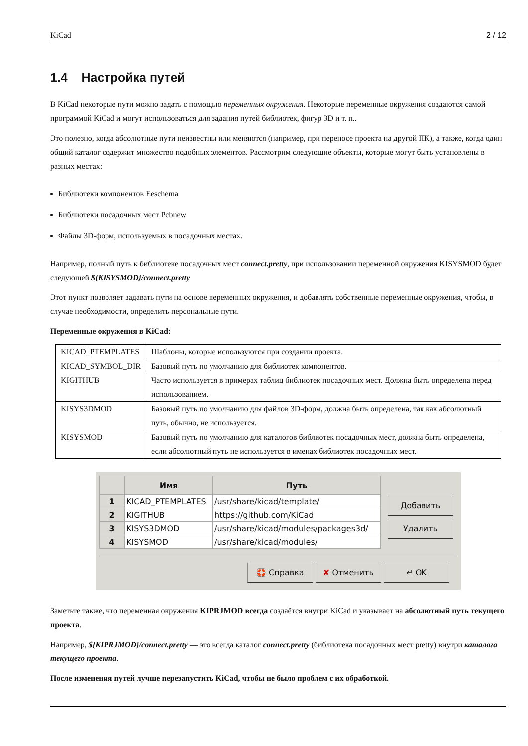KiCad 2 / 12
1.4 Настройка путей
В KiCad некоторые пути можно задать с помощью переменных окружения. Некоторые переменные окружения создаются самой программой KiCad и могут использоваться для задания путей библиотек, фигур 3D и т. п..
Это полезно, когда абсолютные пути неизвестны или меняются (например, при переносе проекта на другой ПК), а также, когда один общий каталог содержит множество подобных элементов. Рассмотрим следующие объекты, которые могут быть установлены в разных местах:
Библиотеки компонентов Eeschema
Библиотеки посадочных мест Pcbnew
Файлы 3D-форм, используемых в посадочных местах.
Например, полный путь к библиотеке посадочных мест connect.pretty, при использовании переменной окружения KISYSMOD будет следующей ${KISYSMOD}/connect.pretty
Этот пункт позволяет задавать пути на основе переменных окружения, и добавлять собственные переменные окружения, чтобы, в случае необходимости, определить персональные пути.
Переменные окружения в KiCad:
| KICAD_PTEMPLATES | Шаблоны, которые используются при создании проекта. |
| KICAD_SYMBOL_DIR | Базовый путь по умолчанию для библиотек компонентов. |
| KIGITHUB | Часто используется в примерах таблиц библиотек посадочных мест. Должна быть определена перед использованием. |
| KISYS3DMOD | Базовый путь по умолчанию для файлов 3D-форм, должна быть определена, так как абсолютный путь, обычно, не используется. |
| KISYSMOD | Базовый путь по умолчанию для каталогов библиотек посадочных мест, должна быть определена, если абсолютный путь не используется в именах библиотек посадочных мест. |
| | Имя | Путь |
| --- | --- | --- |
| 1 | KICAD_PTEMPLATES | /usr/share/kicad/template/ |
| 2 | KIGITHUB | https://github.com/KiCad |
| 3 | KISYS3DMOD | /usr/share/kicad/modules/packages3d/ |
| 4 | KISYSMOD | /usr/share/kicad/modules/ |
Добавить
Удалить
🛟 Справка ✘ Отменить ↵ OK
Заметьте также, что переменная окружения KIPRJMOD всегда создаётся внутри KiCad и указывает на абсолютный путь текущего проекта.
Например, ${KIPRJMOD}/connect.pretty — это всегда каталог connect.pretty (библиотека посадочных мест pretty) внутри каталога текущего проекта.
После изменения путей лучше перезапустить KiCad, чтобы не было проблем с их обработкой.